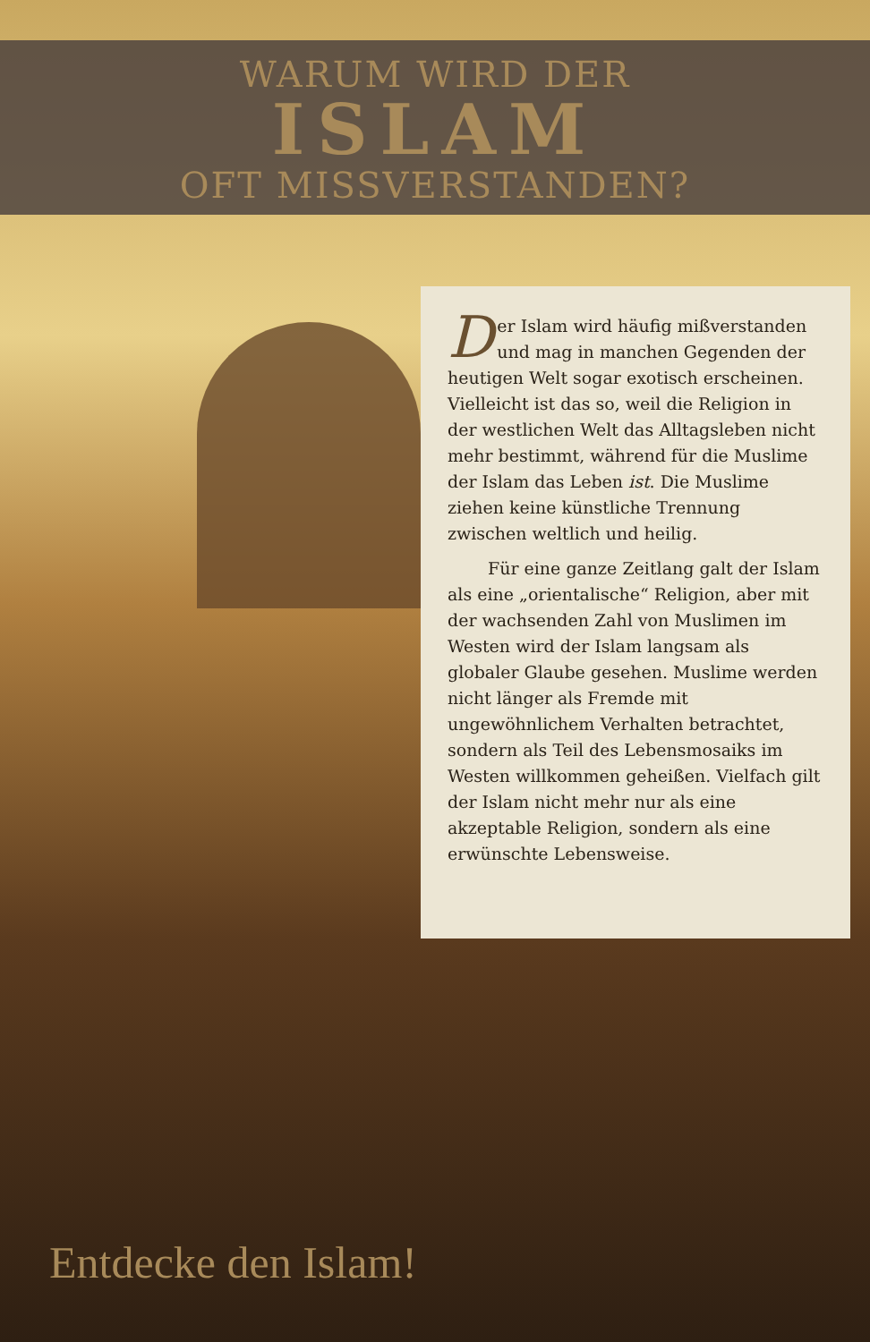WARUM WIRD DER
ISLAM
OFT MISSVERSTANDEN?
Der Islam wird häufig mißverstanden und mag in manchen Gegenden der heutigen Welt sogar exotisch erscheinen. Vielleicht ist das so, weil die Religion in der westlichen Welt das Alltagsleben nicht mehr bestimmt, während für die Muslime der Islam das Leben ist. Die Muslime ziehen keine künstliche Trennung zwischen weltlich und heilig.
Für eine ganze Zeitlang galt der Islam als eine „orientalische“ Religion, aber mit der wachsenden Zahl von Muslimen im Westen wird der Islam langsam als globaler Glaube gesehen. Muslime werden nicht länger als Fremde mit ungewöhnlichem Verhalten betrachtet, sondern als Teil des Lebensmosaiks im Westen willkommen geheißen. Vielfach gilt der Islam nicht mehr nur als eine akzeptable Religion, sondern als eine erwünschte Lebensweise.
Entdecke den Islam!